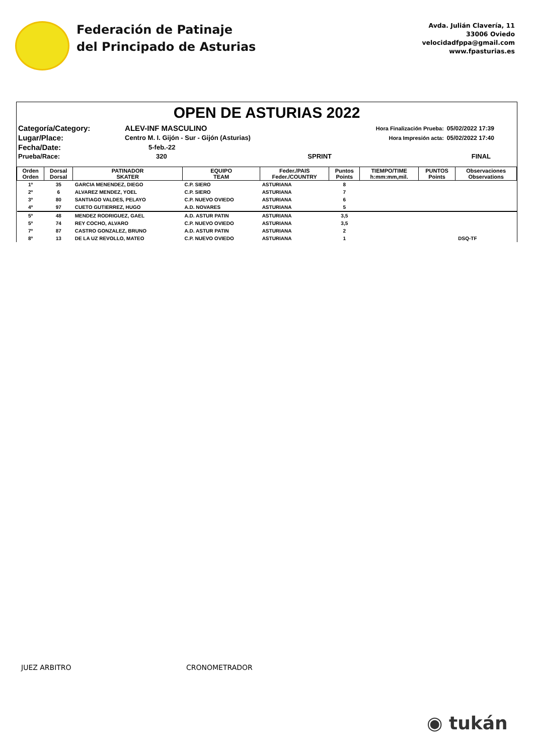Federación de Patinaje
del Principado de Asturias
Avda. Julián Clavería, 11
33006 Oviedo
velocidadfppa@gmail.com
www.fpasturias.es
OPEN DE ASTURIAS 2022
| Categoría/Category: | ALEV-INF MASCULINO | | Hora Finalización Prueba: | 05/02/2022 17:39 |
| Lugar/Place: | Centro M. I. Gijón - Sur - Gijón (Asturias) | | Hora Impresión acta: | 05/02/2022 17:40 |
| Fecha/Date: | 5-feb.-22 | | | |
| Prueba/Race: | 320 | SPRINT | | FINAL |
| Orden Orden | Dorsal Dorsal | PATINADOR SKATER | EQUIPO TEAM | Feder./PAIS Feder./COUNTRY | Puntos Points | TIEMPO/TIME h:mm:mm,mil. | PUNTOS Points | Observaciones Observations |
| --- | --- | --- | --- | --- | --- | --- | --- | --- |
| 1º | 35 | GARCIA MENENDEZ, DIEGO | C.P. SIERO | ASTURIANA | 8 | | | |
| 2º | 6 | ALVAREZ MENDEZ, YOEL | C.P. SIERO | ASTURIANA | 7 | | | |
| 3º | 80 | SANTIAGO VALDES, PELAYO | C.P. NUEVO OVIEDO | ASTURIANA | 6 | | | |
| 4º | 97 | CUETO GUTIERREZ, HUGO | A.D. NOVARES | ASTURIANA | 5 | | | |
| 5º | 48 | MENDEZ RODRIGUEZ, GAEL | A.D. ASTUR PATIN | ASTURIANA | 3,5 | | | |
| 5º | 74 | REY COCHO, ALVARO | C.P. NUEVO OVIEDO | ASTURIANA | 3,5 | | | |
| 7º | 87 | CASTRO GONZALEZ, BRUNO | A.D. ASTUR PATIN | ASTURIANA | 2 | | | |
| 8º | 13 | DE LA UZ REVOLLO, MATEO | C.P. NUEVO OVIEDO | ASTURIANA | 1 | | DSQ-TF | |
JUEZ ARBITRO CRONOMETRADOR
◉ tukán